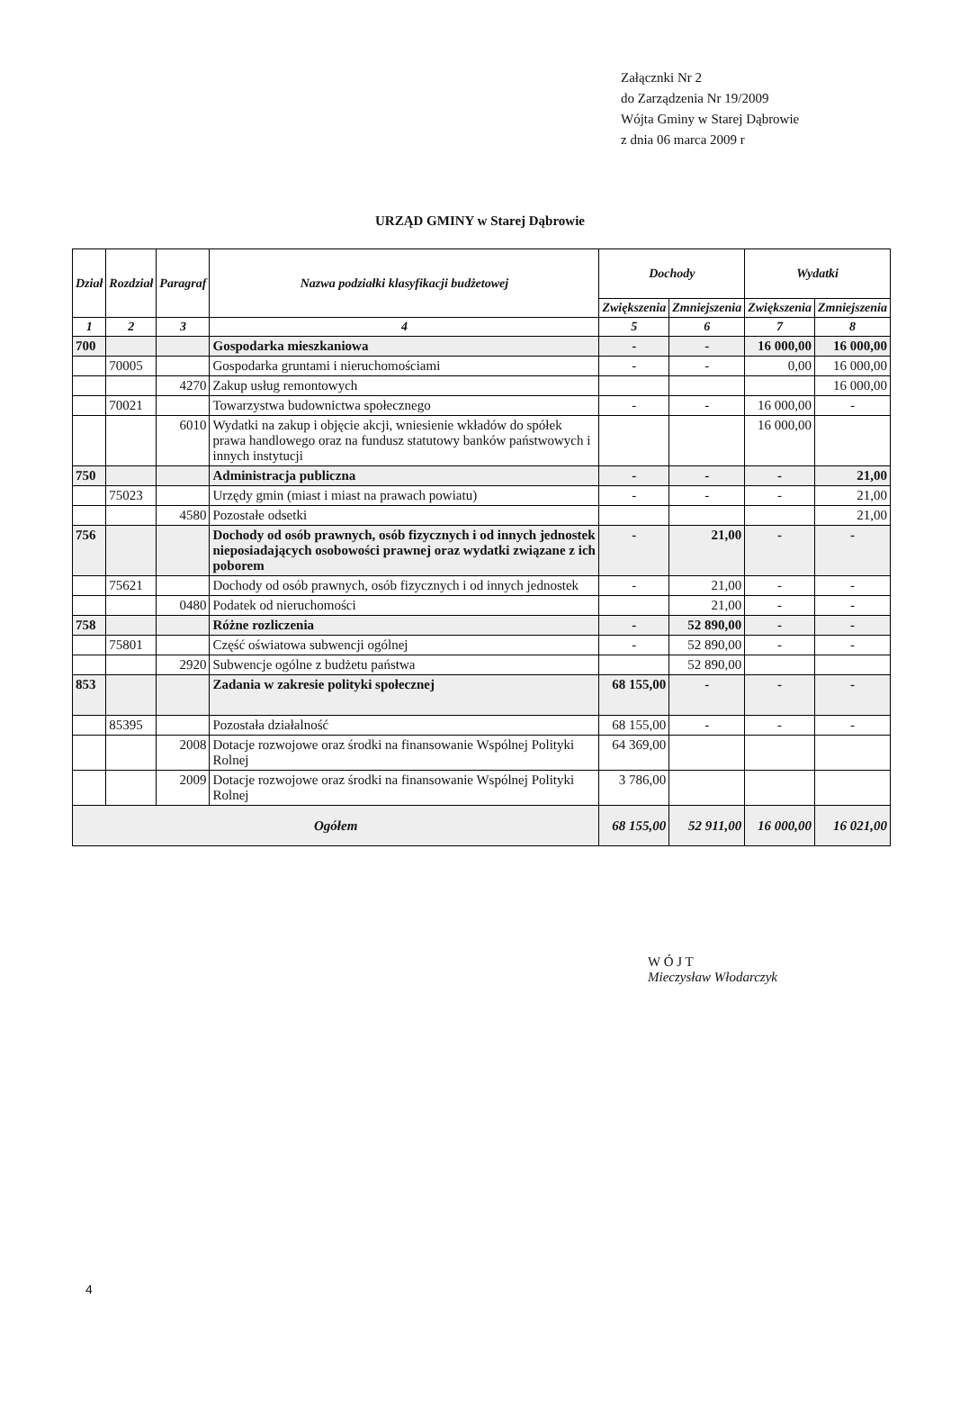Załącznki Nr 2
do Zarządzenia Nr 19/2009
Wójta Gminy w Starej Dąbrowie
z dnia 06 marca 2009 r
URZĄD GMINY w Starej Dąbrowie
| Dział | Rozdział | Paragraf | Nazwa podziałki klasyfikacji budżetowej | Dochody | | Wydatki | |
| --- | --- | --- | --- | --- | --- | --- | --- |
| | | | | Zwiększenia | Zmniejszenia | Zwiększenia | Zmniejszenia |
| 1 | 2 | 3 | 4 | 5 | 6 | 7 | 8 |
| 700 | | | Gospodarka mieszkaniowa | - | - | 16 000,00 | 16 000,00 |
| | 70005 | | Gospodarka gruntami i nieruchomościami | - | - | 0,00 | 16 000,00 |
| | | 4270 | Zakup usług remontowych | | | | 16 000,00 |
| | 70021 | | Towarzystwa budownictwa społecznego | - | - | 16 000,00 | - |
| | | 6010 | Wydatki na zakup i objęcie akcji, wniesienie wkładów do spółek prawa handlowego oraz na fundusz statutowy banków państwowych i innych instytucji | | | 16 000,00 | |
| 750 | | | Administracja publiczna | - | - | - | 21,00 |
| | 75023 | | Urzędy gmin (miast i miast na prawach powiatu) | - | - | - | 21,00 |
| | | 4580 | Pozostałe odsetki | | | | 21,00 |
| 756 | | | Dochody od osób prawnych, osób fizycznych i od innych jednostek nieposiadających osobowości prawnej oraz wydatki związane z ich poborem | - | 21,00 | - | - |
| | 75621 | | Dochody od osób prawnych, osób fizycznych i od innych jednostek | - | 21,00 | - | - |
| | | 0480 | Podatek od nieruchomości | | 21,00 | - | - |
| 758 | | | Różne rozliczenia | - | 52 890,00 | - | - |
| | 75801 | | Część oświatowa subwencji ogólnej | - | 52 890,00 | - | - |
| | | 2920 | Subwencje ogólne z budżetu państwa | | 52 890,00 | | |
| 853 | | | Zadania w zakresie polityki społecznej | 68 155,00 | - | - | - |
| | 85395 | | Pozostała działalność | 68 155,00 | - | - | - |
| | | 2008 | Dotacje rozwojowe oraz środki na finansowanie Wspólnej Polityki Rolnej | 64 369,00 | | | |
| | | 2009 | Dotacje rozwojowe oraz środki na finansowanie Wspólnej Polityki Rolnej | 3 786,00 | | | |
| Ogółem | | | | 68 155,00 | 52 911,00 | 16 000,00 | 16 021,00 |
W Ó J T
Mieczysław Włodarczyk
4